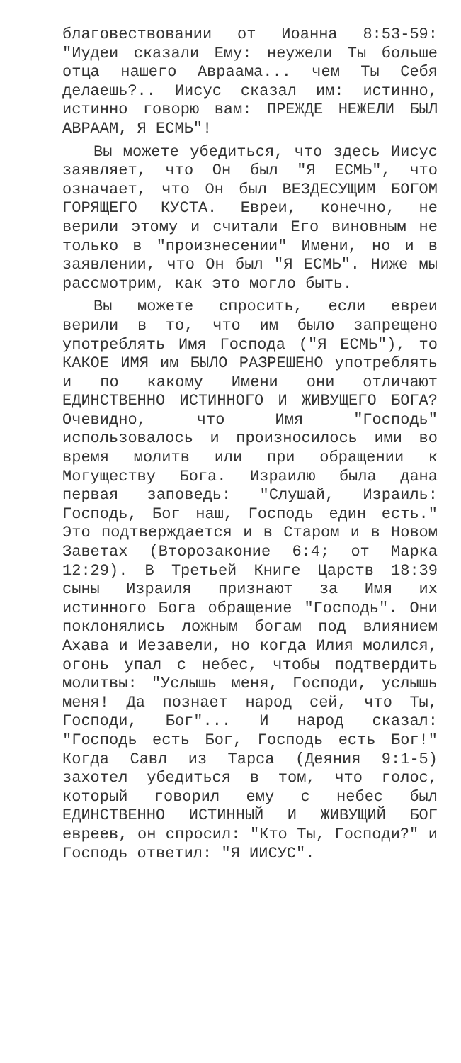благовествовании от Иоанна 8:53-59: "Иудеи сказали Ему: неужели Ты больше отца нашего Авраама... чем Ты Себя делаешь?.. Иисус сказал им: истинно, истинно говорю вам: ПРЕЖДЕ НЕЖЕЛИ БЫЛ АВРААМ, Я ЕСМЬ"!
Вы можете убедиться, что здесь Иисус заявляет, что Он был "Я ЕСМЬ", что означает, что Он был ВЕЗДЕСУЩИМ БОГОМ ГОРЯЩЕГО КУСТА. Евреи, конечно, не верили этому и считали Его виновным не только в "произнесении" Имени, но и в заявлении, что Он был "Я ЕСМЬ". Ниже мы рассмотрим, как это могло быть.
Вы можете спросить, если евреи верили в то, что им было запрещено употреблять Имя Господа ("Я ЕСМЬ"), то КАКОЕ ИМЯ им БЫЛО РАЗРЕШЕНО употреблять и по какому Имени они отличают ЕДИНСТВЕННО ИСТИННОГО И ЖИВУЩЕГО БОГА? Очевидно, что Имя "Господь" использовалось и произносилось ими во время молитв или при обращении к Могуществу Бога. Израилю была дана первая заповедь: "Слушай, Израиль: Господь, Бог наш, Господь един есть." Это подтверждается и в Старом и в Новом Заветах (Второзаконие 6:4; от Марка 12:29). В Третьей Книге Царств 18:39 сыны Израиля признают за Имя их истинного Бога обращение "Господь". Они поклонялись ложным богам под влиянием Ахава и Иезавели, но когда Илия молился, огонь упал с небес, чтобы подтвердить молитвы: "Услышь меня, Господи, услышь меня! Да познает народ сей, что Ты, Господи, Бог"... И народ сказал: "Господь есть Бог, Господь есть Бог!" Когда Савл из Тарса (Деяния 9:1-5) захотел убедиться в том, что голос, который говорил ему с небес был ЕДИНСТВЕННО ИСТИННЫЙ И ЖИВУЩИЙ БОГ евреев, он спросил: "Кто Ты, Господи?" и Господь ответил: "Я ИИСУС".